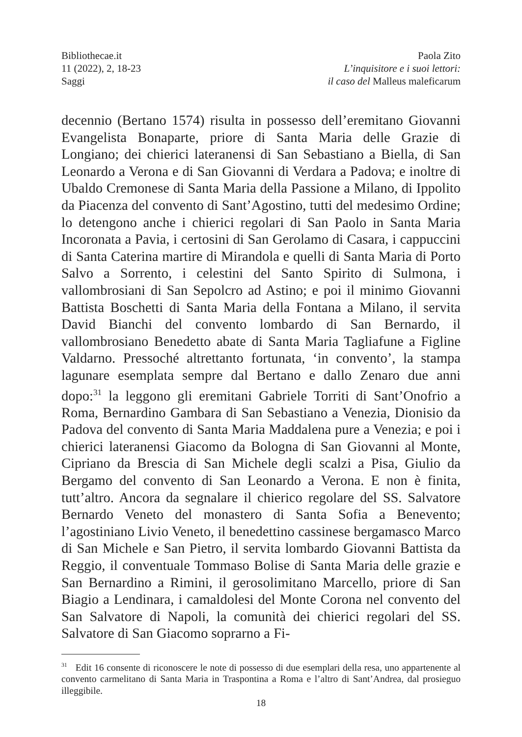Bibliothecae.it
11 (2022), 2, 18-23
Saggi
Paola Zito
L’inquisitore e i suoi lettori:
il caso del Malleus maleficarum
decennio (Bertano 1574) risulta in possesso dell’eremitano Giovanni Evangelista Bonaparte, priore di Santa Maria delle Grazie di Longiano; dei chierici lateranensi di San Sebastiano a Biella, di San Leonardo a Verona e di San Giovanni di Verdara a Padova; e inoltre di Ubaldo Cremonese di Santa Maria della Passione a Milano, di Ippolito da Piacenza del convento di Sant’Agostino, tutti del medesimo Ordine; lo detengono anche i chierici regolari di San Paolo in Santa Maria Incoronata a Pavia, i certosini di San Gerolamo di Casara, i cappuccini di Santa Caterina martire di Mirandola e quelli di Santa Maria di Porto Salvo a Sorrento, i celestini del Santo Spirito di Sulmona, i vallombrosiani di San Sepolcro ad Astino; e poi il minimo Giovanni Battista Boschetti di Santa Maria della Fontana a Milano, il servita David Bianchi del convento lombardo di San Bernardo, il vallombrosiano Benedetto abate di Santa Maria Tagliafune a Figline Valdarno. Pressoché altrettanto fortunata, ‘in convento’, la stampa lagunare esemplata sempre dal Bertano e dallo Zenaro due anni dopo:<sup>31</sup> la leggono gli eremitani Gabriele Torriti di Sant’Onofrio a Roma, Bernardino Gambara di San Sebastiano a Venezia, Dionisio da Padova del convento di Santa Maria Maddalena pure a Venezia; e poi i chierici lateranensi Giacomo da Bologna di San Giovanni al Monte, Cipriano da Brescia di San Michele degli scalzi a Pisa, Giulio da Bergamo del convento di San Leonardo a Verona. E non è finita, tutt’altro. Ancora da segnalare il chierico regolare del SS. Salvatore Bernardo Veneto del monastero di Santa Sofia a Benevento; l’agostiniano Livio Veneto, il benedettino cassinese bergamasco Marco di San Michele e San Pietro, il servita lombardo Giovanni Battista da Reggio, il conventuale Tommaso Bolise di Santa Maria delle grazie e San Bernardino a Rimini, il gerosolimitano Marcello, priore di San Biagio a Lendinara, i camaldolesi del Monte Corona nel convento del San Salvatore di Napoli, la comunità dei chierici regolari del SS. Salvatore di San Giacomo soprarno a Fi-
<sup>31</sup> Edit 16 consente di riconoscere le note di possesso di due esemplari della resa, uno appartenente al convento carmelitano di Santa Maria in Traspontina a Roma e l’altro di Sant’Andrea, dal prosieguo illeggibile.
18